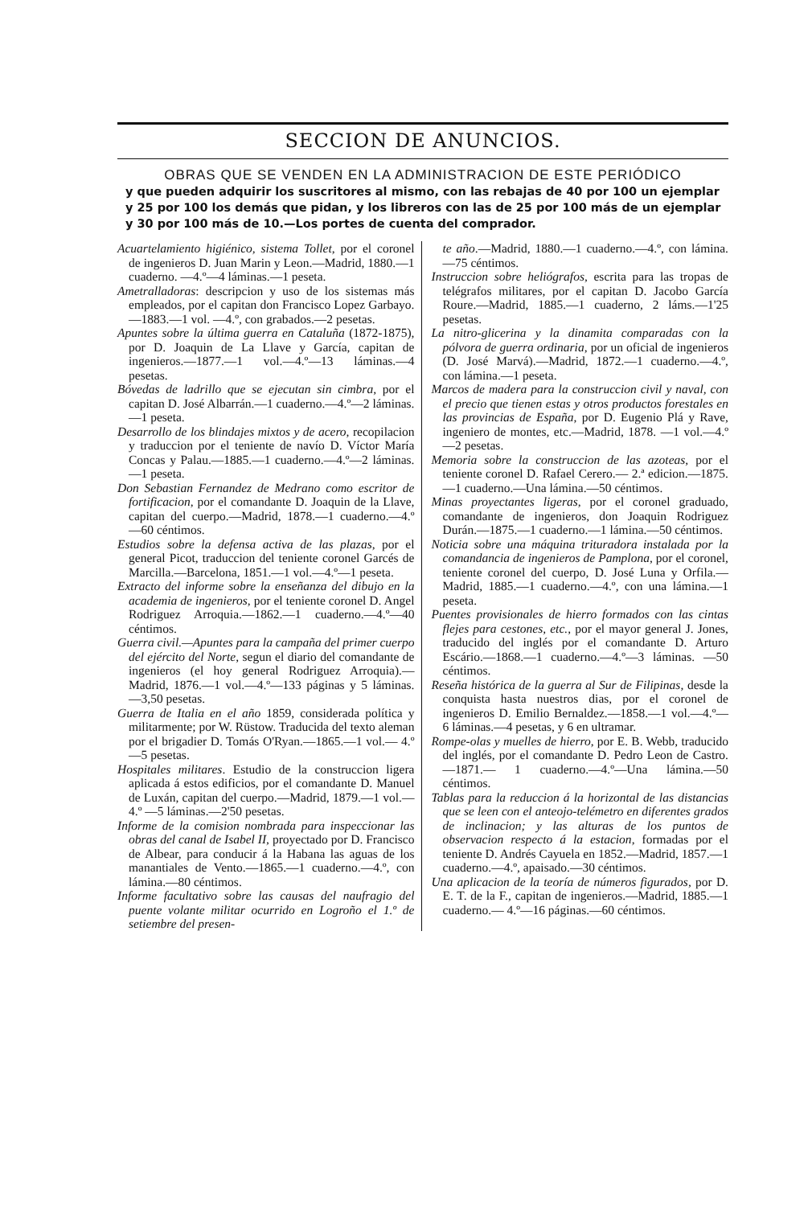SECCION DE ANUNCIOS.
OBRAS QUE SE VENDEN EN LA ADMINISTRACION DE ESTE PERIÓDICO
y que pueden adquirir los suscritores al mismo, con las rebajas de 40 por 100 un ejemplar y 25 por 100 los demás que pidan, y los libreros con las de 25 por 100 más de un ejemplar y 30 por 100 más de 10.—Los portes de cuenta del comprador.
Acuartelamiento higiénico, sistema Tollet, por el coronel de ingenieros D. Juan Marin y Leon.—Madrid, 1880.—1 cuaderno. —4.º—4 láminas.—1 peseta.
Ametralladoras: descripcion y uso de los sistemas más empleados, por el capitan don Francisco Lopez Garbayo.—1883.—1 vol. —4.º, con grabados.—2 pesetas.
Apuntes sobre la última guerra en Cataluña (1872-1875), por D. Joaquin de La Llave y García, capitan de ingenieros.—1877.—1 vol.—4.º—13 láminas.—4 pesetas.
Bóvedas de ladrillo que se ejecutan sin cimbra, por el capitan D. José Albarrán.—1 cuaderno.—4.º—2 láminas.—1 peseta.
Desarrollo de los blindajes mixtos y de acero, recopilacion y traduccion por el teniente de navío D. Víctor María Concas y Palau.—1885.—1 cuaderno.—4.º—2 láminas. —1 peseta.
Don Sebastian Fernandez de Medrano como escritor de fortificacion, por el comandante D. Joaquin de la Llave, capitan del cuerpo.—Madrid, 1878.—1 cuaderno.—4.º —60 céntimos.
Estudios sobre la defensa activa de las plazas, por el general Picot, traduccion del teniente coronel Garcés de Marcilla.—Barcelona, 1851.—1 vol.—4.º—1 peseta.
Extracto del informe sobre la enseñanza del dibujo en la academia de ingenieros, por el teniente coronel D. Angel Rodriguez Arroquia.—1862.—1 cuaderno.—4.º—40 céntimos.
Guerra civil.—Apuntes para la campaña del primer cuerpo del ejército del Norte, segun el diario del comandante de ingenieros (el hoy general Rodriguez Arroquia).—Madrid, 1876.—1 vol.—4.º—133 páginas y 5 láminas.—3,50 pesetas.
Guerra de Italia en el año 1859, considerada política y militarmente; por W. Rüstow. Traducida del texto aleman por el brigadier D. Tomás O'Ryan.—1865.—1 vol.— 4.º—5 pesetas.
Hospitales militares. Estudio de la construccion ligera aplicada á estos edificios, por el comandante D. Manuel de Luxán, capitan del cuerpo.—Madrid, 1879.—1 vol.—4.º —5 láminas.—2'50 pesetas.
Informe de la comision nombrada para inspeccionar las obras del canal de Isabel II, proyectado por D. Francisco de Albear, para conducir á la Habana las aguas de los manantiales de Vento.—1865.—1 cuaderno.—4.º, con lámina.—80 céntimos.
Informe facultativo sobre las causas del naufragio del puente volante militar ocurrido en Logroño el 1.º de setiembre del presen-
te año.—Madrid, 1880.—1 cuaderno.—4.º, con lámina.—75 céntimos.
Instruccion sobre heliógrafos, escrita para las tropas de telégrafos militares, por el capitan D. Jacobo García Roure.—Madrid, 1885.—1 cuaderno, 2 láms.—1'25 pesetas.
La nitro-glicerina y la dinamita comparadas con la pólvora de guerra ordinaria, por un oficial de ingenieros (D. José Marvá).—Madrid, 1872.—1 cuaderno.—4.º, con lámina.—1 peseta.
Marcos de madera para la construccion civil y naval, con el precio que tienen estas y otros productos forestales en las provincias de España, por D. Eugenio Plá y Rave, ingeniero de montes, etc.—Madrid, 1878. —1 vol.—4.º—2 pesetas.
Memoria sobre la construccion de las azoteas, por el teniente coronel D. Rafael Cerero.— 2.ª edicion.—1875.—1 cuaderno.—Una lámina.—50 céntimos.
Minas proyectantes ligeras, por el coronel graduado, comandante de ingenieros, don Joaquin Rodriguez Durán.—1875.—1 cuaderno.—1 lámina.—50 céntimos.
Noticia sobre una máquina trituradora instalada por la comandancia de ingenieros de Pamplona, por el coronel, teniente coronel del cuerpo, D. José Luna y Orfila.—Madrid, 1885.—1 cuaderno.—4.º, con una lámina.—1 peseta.
Puentes provisionales de hierro formados con las cintas flejes para cestones, etc., por el mayor general J. Jones, traducido del inglés por el comandante D. Arturo Escário.—1868.—1 cuaderno.—4.º—3 láminas. —50 céntimos.
Reseña histórica de la guerra al Sur de Filipinas, desde la conquista hasta nuestros dias, por el coronel de ingenieros D. Emilio Bernaldez.—1858.—1 vol.—4.º—6 láminas.—4 pesetas, y 6 en ultramar.
Rompe-olas y muelles de hierro, por E. B. Webb, traducido del inglés, por el comandante D. Pedro Leon de Castro.—1871.— 1 cuaderno.—4.º—Una lámina.—50 céntimos.
Tablas para la reduccion á la horizontal de las distancias que se leen con el anteojo-telémetro en diferentes grados de inclinacion; y las alturas de los puntos de observacion respecto á la estacion, formadas por el teniente D. Andrés Cayuela en 1852.—Madrid, 1857.—1 cuaderno.—4.º, apaisado.—30 céntimos.
Una aplicacion de la teoría de números figurados, por D. E. T. de la F., capitan de ingenieros.—Madrid, 1885.—1 cuaderno.— 4.º—16 páginas.—60 céntimos.